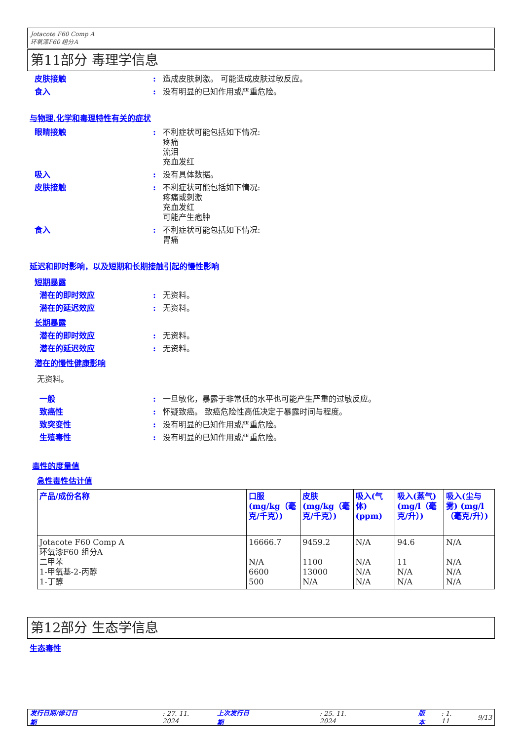Jotacote F60 Comp A
环氧漆F60 组分A
第11部分 毒理学信息
皮肤接触: 造成皮肤刺激。 可能造成皮肤过敏反应。
食入: 没有明显的已知作用或严重危险。
与物理,化学和毒理特性有关的症状
眼睛接触: 不利症状可能包括如下情况:
疼痛
流泪
充血发红
吸入: 没有具体数据。
皮肤接触: 不利症状可能包括如下情况:
疼痛或刺激
充血发红
可能产生疱肿
食入: 不利症状可能包括如下情况:
胃痛
延迟和即时影响，以及短期和长期接触引起的慢性影响
短期暴露
潜在的即时效应: 无资料。
潜在的延迟效应: 无资料。
长期暴露
潜在的即时效应: 无资料。
潜在的延迟效应: 无资料。
潜在的慢性健康影响
无资料。
一般: 一旦敏化，暴露于非常低的水平也可能产生严重的过敏反应。
致癌性: 怀疑致癌。 致癌危险性高低决定于暴露时间与程度。
致突变性: 没有明显的已知作用或严重危险。
生殖毒性: 没有明显的已知作用或严重危险。
毒性的度量值
急性毒性估计值
| 产品/成份名称 | 口服 (mg/kg（毫克/千克）) | 皮肤 (mg/kg（毫克/千克）) | 吸入(气体) (ppm) | 吸入(蒸气) (mg/l（毫克/升）) | 吸入(尘与雾) (mg/l（毫克/升）) |
| --- | --- | --- | --- | --- | --- |
| Jotacote F60 Comp A 环氧漆F60 组分A 二甲苯 1-甲氧基-2-丙醇 1-丁醇 | 16666.7 N/A 6600 500 | 9459.2 1100 13000 N/A | N/A N/A N/A N/A | 94.6 11 N/A N/A | N/A N/A N/A N/A |
第12部分 生态学信息
生态毒性
发行日期/修订日期: 27. 11. 2024 上次发行日期: 25. 11. 2024 版本: 1. 11 9/13